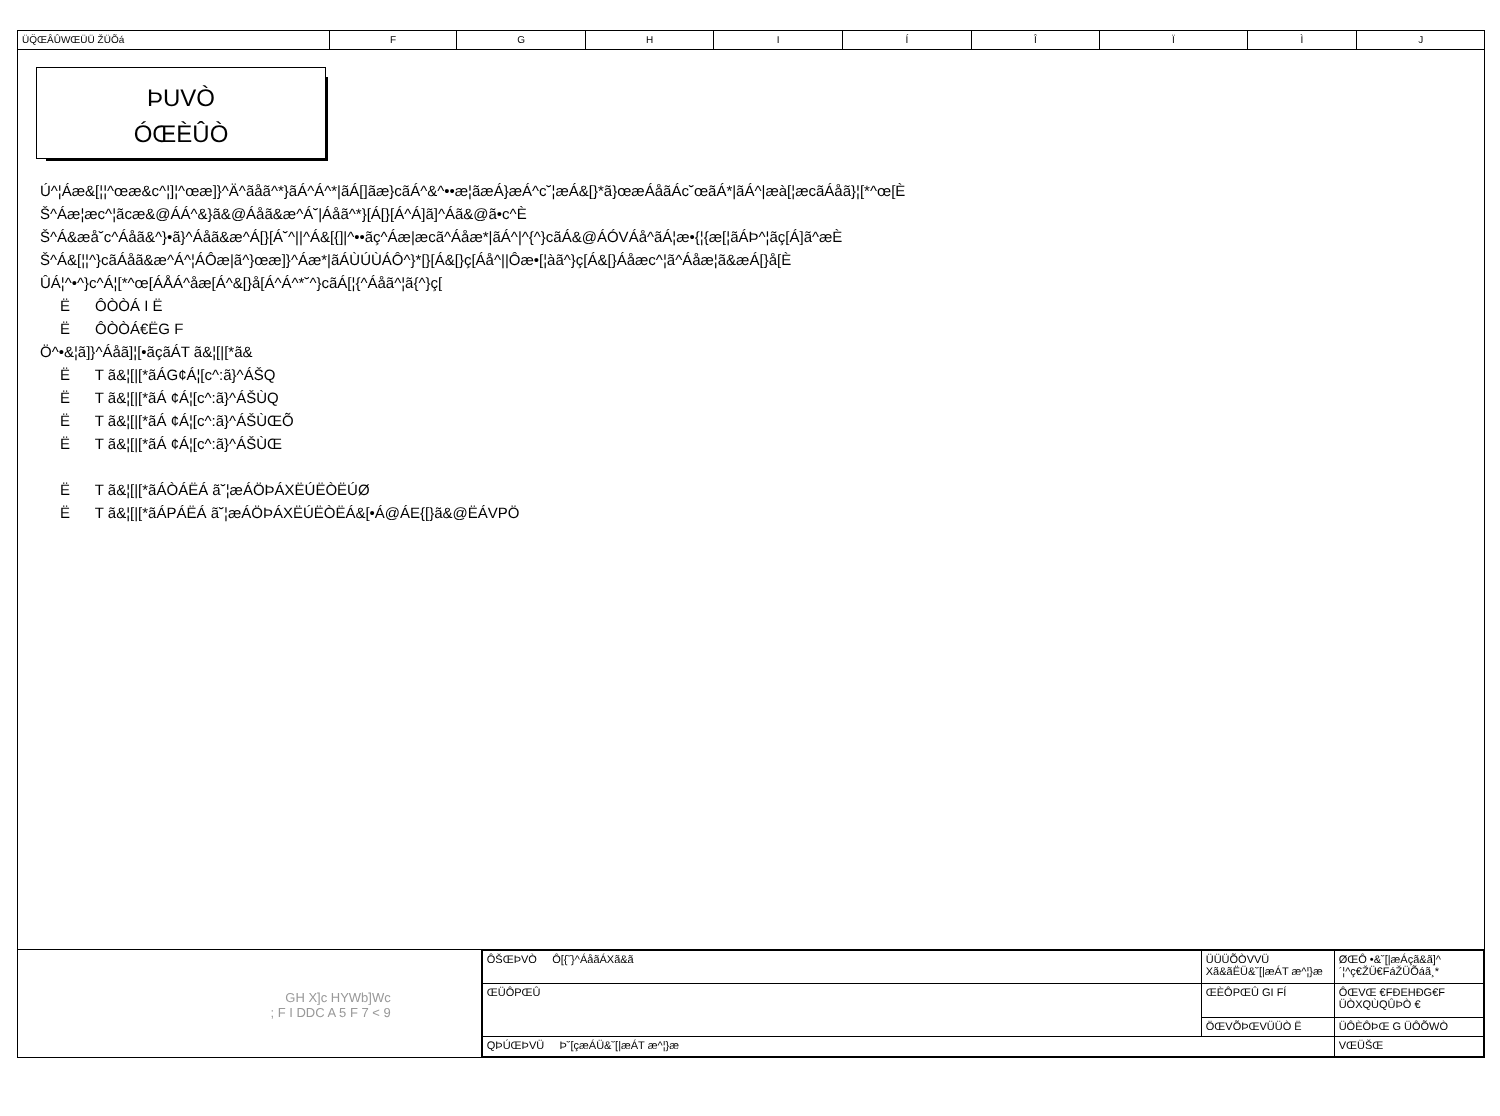ÜQ̈ŒÂÛWŒÜÜ ŽÜÕá F G H I Í Î Ï Ì J
ÞUVÒ
ÓŒÈÛÒ
Ú^¦Áæ&[¦¦^œæ&c^¦]¦^œæ]}^Ä^ãåã^*}ãÁ^Á^*|ãÁ[]ãæ}cãÁ^&^••æ¦ãæÁ}æÁ^c˘¦æÁ&[}*ã}œæÁåãÁc˘œãÁ*|ãÁ^|æà[¦æcãÁåã}¦[*^œ[È
Š^Áæ¦æc^¦ãcæ&@ÁÁ^&}ã&@Áåã&æ^Á˘|Áåã^*}[Á[}[Á^Á]ã]^Áã&@ã•c^È
Š^Á&æå˘c^Áåã&^}•ã}^Áåã&æ^Á[}[Á˘^||^Á&[{]|^••ãç^Áæ|æcã^Áåæ*|ãÁ^|^{^}cãÁ&@ÁÓVÁå^ãÁ¦æ•{¦{æ[¦ãÁÞ^¦ãç[Á]ã^æÈ
Š^Á&[¦¦^}cãÁåã&æ^Á^¦ÁÔæ|ã^}œæ]}^Áæ*|ãÁÙÚÙÁÔ^}*[}[Á&[}ç[Áå^||Ôæ•[¦àã^}ç[Á&[}Áåæc^¦ã^Áåæ¦ã&æÁ[}å[È
ÛÁ¦^•^}c^Á¦[*^œ[ÁÅÁ^åæ[Á^&[}å[Á^Á^*˘^}cãÁ[¦{^Áåã^¦ã{^}ç[
Ë ÔÒÒÁ I Ë
Ë ÔÒÒÁ€ËG F
Ö^•&¦ã]}^Áåã]¦[•ãçãÁT ã&¦[|[*ã&
Ë T ã&¦[|[*ãÁG¢Á¦[c^:ã}^ÁŠQ
Ë T ã&¦[|[*ãÁ ¢Á¦[c^:ã}^ÁŠÙQ
Ë T ã&¦[|[*ãÁ ¢Á¦[c^:ã}^ÁŠÙŒÕ
Ë T ã&¦[|[*ãÁ ¢Á¦[c^:ã}^ÁŠÙŒ
Ë T ã&¦[|[*ãÁÒÁËÁ ã˘¦æÁÖÞÁXËÚËÒËÚØ
Ë T ã&¦[|[*ãÁPÁËÁ ã˘¦æÁÖÞÁXËÚËÒËÁ&[•Á@ÁE{[}ã&@ËÁVPÖ
GH X]c HYWb]Wc
; F I DDC A 5 F 7 < 9
| ÔŠŒÞVÒ Ô[{˘}^ÁåãÁXã&ã | ÜÜÜÕÒVVÜ Xã&ãËÜ&˘[/æÁT æ^¦}æ | ØŒÔ •&˘[/æÁçã&ã]^´¦^ç€ŽÜ€FáŽÜÕáã¸* |
| ŒÜÔPŒÛ | ŒÈÔPŒÛ GI FÍ | ÔŒVŒ €FÐEHÐG€F ÜÒXQÙQÛÞÒ € |
| | ÖŒVÕÞŒVÜÜÒ Ë | ÜÔÈÔÞŒ G ÜÔÕWÒ |
| QÞÚŒÞVÜ Þ˘[çæÁÜ&˘[/æÁT æ^¦}æ | | VŒÜŠŒ |